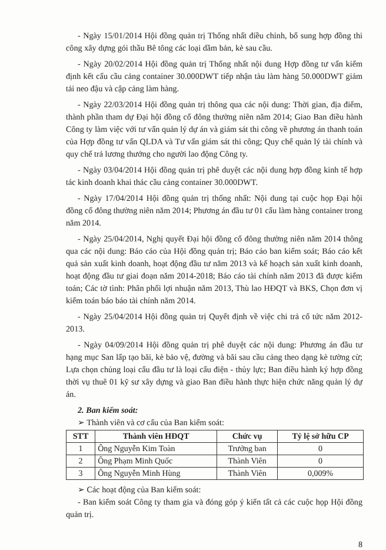- Ngày 15/01/2014 Hội đồng quản trị Thống nhất điều chỉnh, bổ sung hợp đồng thi công xây dựng gói thầu Bê tông các loại dầm bản, kè sau cầu.
- Ngày 20/02/2014 Hội đồng quản trị Thống nhất nội dung Hợp đồng tư vấn kiểm định kết cấu cầu cảng container 30.000DWT tiếp nhận tàu làm hàng 50.000DWT giảm tải neo đậu và cập cảng làm hàng.
- Ngày 22/03/2014 Hội đồng quản trị thông qua các nội dung: Thời gian, địa điểm, thành phần tham dự Đại hội đồng cổ đông thường niên năm 2014; Giao Ban điều hành Công ty làm việc với tư vấn quản lý dự án và giám sát thi công về phương án thanh toán của Hợp đồng tư vấn QLDA và Tư vấn giám sát thi công; Quy chế quản lý tài chính và quy chế trả lương thưởng cho người lao động Công ty.
- Ngày 03/04/2014 Hội đồng quản trị phê duyệt các nội dung hợp đồng kinh tế hợp tác kinh doanh khai thác cầu cảng container 30.000DWT.
- Ngày 17/04/2014 Hội đồng quản trị thống nhất: Nội dung tại cuộc họp Đại hội đồng cổ đông thường niên năm 2014; Phương án đầu tư 01 cẩu làm hàng container trong năm 2014.
- Ngày 25/04/2014, Nghị quyết Đại hội đồng cổ đông thường niên năm 2014 thông qua các nội dung: Báo cáo của Hội đồng quản trị; Báo cáo ban kiểm soát; Báo cáo kết quả sản xuất kinh doanh, hoạt động đầu tư năm 2013 và kế hoạch sản xuất kinh doanh, hoạt động đầu tư giai đoạn năm 2014-2018; Báo cáo tài chính năm 2013 đã được kiểm toán; Các tờ tình: Phân phối lợi nhuận năm 2013, Thù lao HĐQT và BKS, Chọn đơn vị kiểm toán báo báo tài chính năm 2014.
- Ngày 25/04/2014 Hội đồng quản trị Quyết định về việc chi trả cổ tức năm 2012-2013.
- Ngày 04/09/2014 Hội đồng quản trị phê duyệt các nội dung: Phương án đầu tư hạng mục San lấp tạo bãi, kè bảo vệ, đường và bãi sau cầu cảng theo dạng kè tường cừ; Lựa chọn chủng loại cẩu đầu tư là loại cẩu điện - thủy lực; Ban điều hành ký hợp đồng thời vụ thuê 01 kỹ sư xây dựng và giao Ban điều hành thực hiện chức năng quản lý dự án.
2. Ban kiểm soát:
➢ Thành viên và cơ cấu của Ban kiểm soát:
| STT | Thành viên HĐQT | Chức vụ | Tỷ lệ sở hữu CP |
| --- | --- | --- | --- |
| 1 | Ông Nguyễn Kim Toàn | Trưởng ban | 0 |
| 2 | Ông Phạm Minh Quốc | Thành Viên | 0 |
| 3 | Ông Nguyễn Minh Hùng | Thành Viên | 0,009% |
➢ Các hoạt động của Ban kiểm soát:
- Ban kiểm soát Công ty tham gia và đóng góp ý kiến tất cả các cuộc họp Hội đồng quản trị.
8